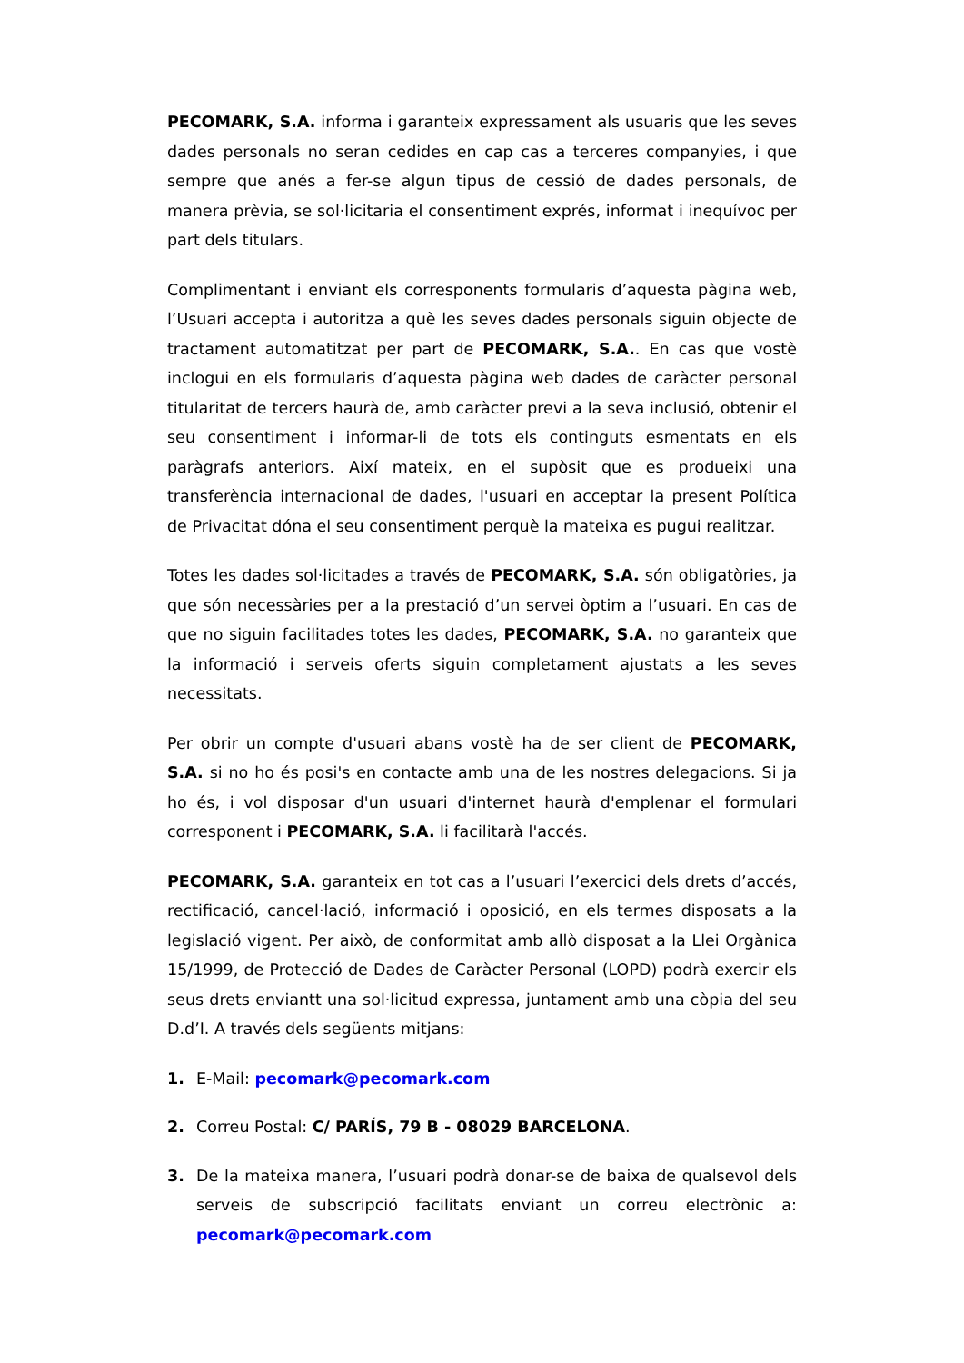PECOMARK, S.A. informa i garanteix expressament als usuaris que les seves dades personals no seran cedides en cap cas a terceres companyies, i que sempre que anés a fer-se algun tipus de cessió de dades personals, de manera prèvia, se sol·licitaria el consentiment exprés, informat i inequívoc per part dels titulars.
Complimentant i enviant els corresponents formularis d’aquesta pàgina web, l’Usuari accepta i autoritza a què les seves dades personals siguin objecte de tractament automatitzat per part de PECOMARK, S.A.. En cas que vostè inclogui en els formularis d’aquesta pàgina web dades de caràcter personal titularitat de tercers haurà de, amb caràcter previ a la seva inclusió, obtenir el seu consentiment i informar-li de tots els continguts esmentats en els paràgrafs anteriors. Així mateix, en el supòsit que es produeixi una transferència internacional de dades, l'usuari en acceptar la present Política de Privacitat dóna el seu consentiment perquè la mateixa es pugui realitzar.
Totes les dades sol·licitades a través de PECOMARK, S.A. són obligatòries, ja que són necessàries per a la prestació d’un servei òptim a l’usuari. En cas de que no siguin facilitades totes les dades, PECOMARK, S.A. no garanteix que la informació i serveis oferts siguin completament ajustats a les seves necessitats.
Per obrir un compte d'usuari abans vostè ha de ser client de PECOMARK, S.A. si no ho és posi's en contacte amb una de les nostres delegacions. Si ja ho és, i vol disposar d'un usuari d'internet haurà d'emplenar el formulari corresponent i PECOMARK, S.A. li facilitarà l'accés.
PECOMARK, S.A. garanteix en tot cas a l’usuari l’exercici dels drets d’accés, rectificació, cancel·lació, informació i oposició, en els termes disposats a la legislació vigent. Per això, de conformitat amb allò disposat a la Llei Orgànica 15/1999, de Protecció de Dades de Caràcter Personal (LOPD) podrà exercir els seus drets enviantt una sol·licitud expressa, juntament amb una còpia del seu D.d’I. A través dels següents mitjans:
1. E-Mail: pecomark@pecomark.com
2. Correu Postal: C/ PARÍS, 79 B - 08029 BARCELONA.
3. De la mateixa manera, l’usuari podrà donar-se de baixa de qualsevol dels serveis de subscripció facilitats enviant un correu electrònic a: pecomark@pecomark.com